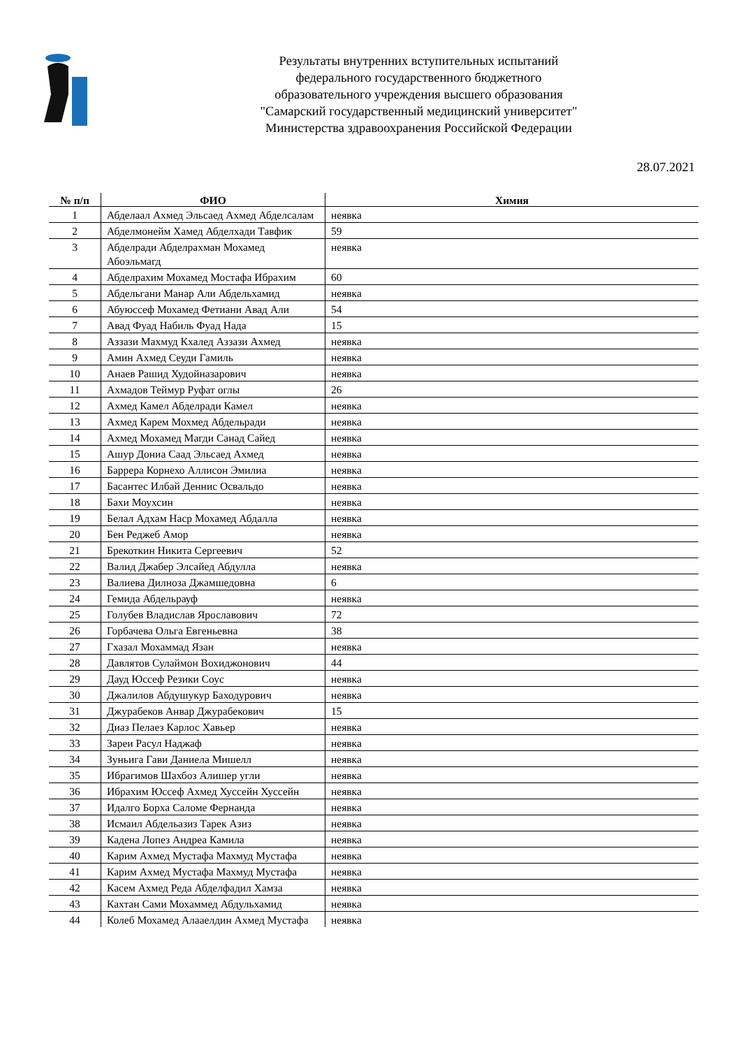Результаты внутренних вступительных испытаний
федерального государственного бюджетного
образовательного учреждения высшего образования
"Самарский государственный медицинский университет"
Министерства здравоохранения Российской Федерации
28.07.2021
| № п/п | ФИО | Химия |
| --- | --- | --- |
| 1 | Абделаал Ахмед Эльсаед Ахмед Абделсалам | неявка |
| 2 | Абделмонейм Хамед Абделхади Тавфик | 59 |
| 3 | Абделради Абделрахман Мохамед Абоэльмагд | неявка |
| 4 | Абделрахим Мохамед Мостафа Ибрахим | 60 |
| 5 | Абдельгани Манар Али Абдельхамид | неявка |
| 6 | Абуюссеф Мохамед Фетиани Авад Али | 54 |
| 7 | Авад Фуад Набиль Фуад Нада | 15 |
| 8 | Аззази Махмуд Кхалед Аззази Ахмед | неявка |
| 9 | Амин Ахмед Сеуди Гамиль | неявка |
| 10 | Анаев Рашид Худойназарович | неявка |
| 11 | Ахмадов Теймур Руфат оглы | 26 |
| 12 | Ахмед Камел Абделради Камел | неявка |
| 13 | Ахмед Карем Мохмед Абдельради | неявка |
| 14 | Ахмед Мохамед Магди Санад Сайед | неявка |
| 15 | Ашур Дониа Саад Эльсаед Ахмед | неявка |
| 16 | Баррера Корнехо Аллисон Эмилиа | неявка |
| 17 | Басантес Илбай Деннис Освальдо | неявка |
| 18 | Бахи Моухсин | неявка |
| 19 | Белал Адхам Наср Мохамед Абдалла | неявка |
| 20 | Бен Реджеб Амор | неявка |
| 21 | Брекоткин Никита Сергеевич | 52 |
| 22 | Валид Джабер Элсайед Абдулла | неявка |
| 23 | Валиева Дилноза Джамшедовна | 6 |
| 24 | Гемида Абдельрауф | неявка |
| 25 | Голубев Владислав Ярославович | 72 |
| 26 | Горбачева Ольга Евгеньевна | 38 |
| 27 | Гхазал Мохаммад Язан | неявка |
| 28 | Давлятов Сулаймон Вохиджонович | 44 |
| 29 | Дауд Юссеф Резики Соус | неявка |
| 30 | Джалилов Абдушукур Баходурович | неявка |
| 31 | Джурабеков Анвар Джурабекович | 15 |
| 32 | Диаз Пелаез Карлос Хавьер | неявка |
| 33 | Зареи Расул Наджаф | неявка |
| 34 | Зуньига Гави Даниела Мишелл | неявка |
| 35 | Ибрагимов Шахбоз Алишер угли | неявка |
| 36 | Ибрахим Юссеф Ахмед Хуссейн Хуссейн | неявка |
| 37 | Идалго Борха Саломе Фернанда | неявка |
| 38 | Исмаил Абдельазиз Тарек Азиз | неявка |
| 39 | Кадена Лопез Андреа Камила | неявка |
| 40 | Карим Ахмед Мустафа Махмуд Мустафа | неявка |
| 41 | Карим Ахмед Мустафа Махмуд Мустафа | неявка |
| 42 | Касем Ахмед Реда Абделфадил Хамза | неявка |
| 43 | Кахтан Сами Мохаммед Абдульхамид | неявка |
| 44 | Колеб Мохамед Алааелдин Ахмед Мустафа | неявка |